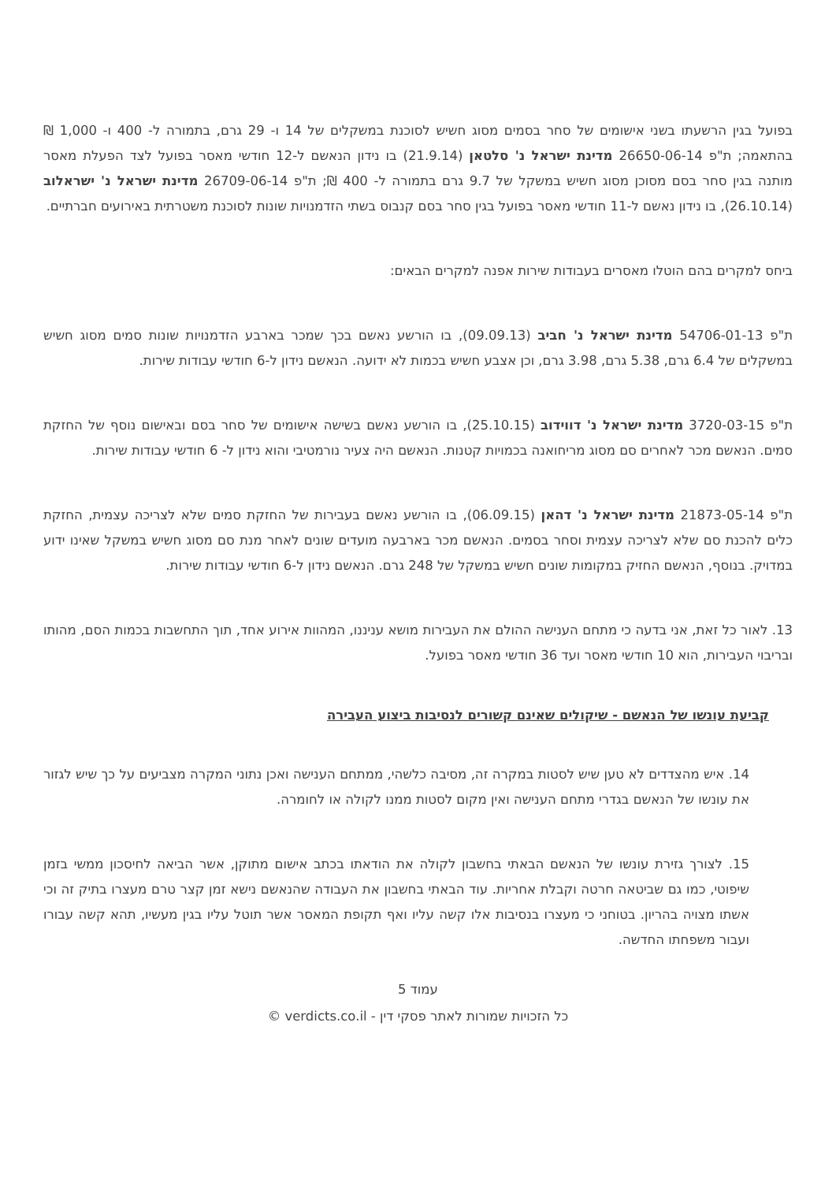בפועל בגין הרשעתו בשני אישומים של סחר בסמים מסוג חשיש לסוכנת במשקלים של 14 ו- 29 גרם, בתמורה ל- 400 ו- 1,000 ₪ בהתאמה; ת"פ 26650-06-14 מדינת ישראל נ' סלטאן (21.9.14) בו נידון הנאשם ל-12 חודשי מאסר בפועל לצד הפעלת מאסר מותנה בגין סחר בסם מסוכן מסוג חשיש במשקל של 9.7 גרם בתמורה ל- 400 ₪; ת"פ 26709-06-14 מדינת ישראל נ' ישראלוב (26.10.14), בו נידון נאשם ל-11 חודשי מאסר בפועל בגין סחר בסם קנבוס בשתי הזדמנויות שונות לסוכנת משטרתית באירועים חברתיים.
ביחס למקרים בהם הוטלו מאסרים בעבודות שירות אפנה למקרים הבאים:
ת"פ 54706-01-13 מדינת ישראל נ' חביב (09.09.13), בו הורשע נאשם בכך שמכר בארבע הזדמנויות שונות סמים מסוג חשיש במשקלים של 6.4 גרם, 5.38 גרם, 3.98 גרם, וכן אצבע חשיש בכמות לא ידועה. הנאשם נידון ל-6 חודשי עבודות שירות.
ת"פ 3720-03-15 מדינת ישראל נ' דווידוב (25.10.15), בו הורשע נאשם בשישה אישומים של סחר בסם ובאישום נוסף של החזקת סמים. הנאשם מכר לאחרים סם מסוג מריחואנה בכמויות קטנות. הנאשם היה צעיר נורמטיבי והוא נידון ל- 6 חודשי עבודות שירות.
ת"פ 21873-05-14 מדינת ישראל נ' דהאן (06.09.15), בו הורשע נאשם בעבירות של החזקת סמים שלא לצריכה עצמית, החזקת כלים להכנת סם שלא לצריכה עצמית וסחר בסמים. הנאשם מכר בארבעה מועדים שונים לאחר מנת סם מסוג חשיש במשקל שאינו ידוע במדויק. בנוסף, הנאשם החזיק במקומות שונים חשיש במשקל של 248 גרם. הנאשם נידון ל-6 חודשי עבודות שירות.
13. לאור כל זאת, אני בדעה כי מתחם הענישה ההולם את העבירות מושא עניננו, המהוות אירוע אחד, תוך התחשבות בכמות הסם, מהותו ובריבוי העבירות, הוא 10 חודשי מאסר ועד 36 חודשי מאסר בפועל.
קביעת עונשו של הנאשם - שיקולים שאינם קשורים לנסיבות ביצוע העבירה
14. איש מהצדדים לא טען שיש לסטות במקרה זה, מסיבה כלשהי, ממתחם הענישה ואכן נתוני המקרה מצביעים על כך שיש לגזור את עונשו של הנאשם בגדרי מתחם הענישה ואין מקום לסטות ממנו לקולה או לחומרה.
15. לצורך גזירת עונשו של הנאשם הבאתי בחשבון לקולה את הודאתו בכתב אישום מתוקן, אשר הביאה לחיסכון ממשי בזמן שיפוטי, כמו גם שביטאה חרטה וקבלת אחריות. עוד הבאתי בחשבון את העבודה שהנאשם נישא זמן קצר טרם מעצרו בתיק זה וכי אשתו מצויה בהריון. בטוחני כי מעצרו בנסיבות אלו קשה עליו ואף תקופת המאסר אשר תוטל עליו בגין מעשיו, תהא קשה עבורו ועבור משפחתו החדשה.
עמוד 5
כל הזכויות שמורות לאתר פסקי דין - verdicts.co.il ©